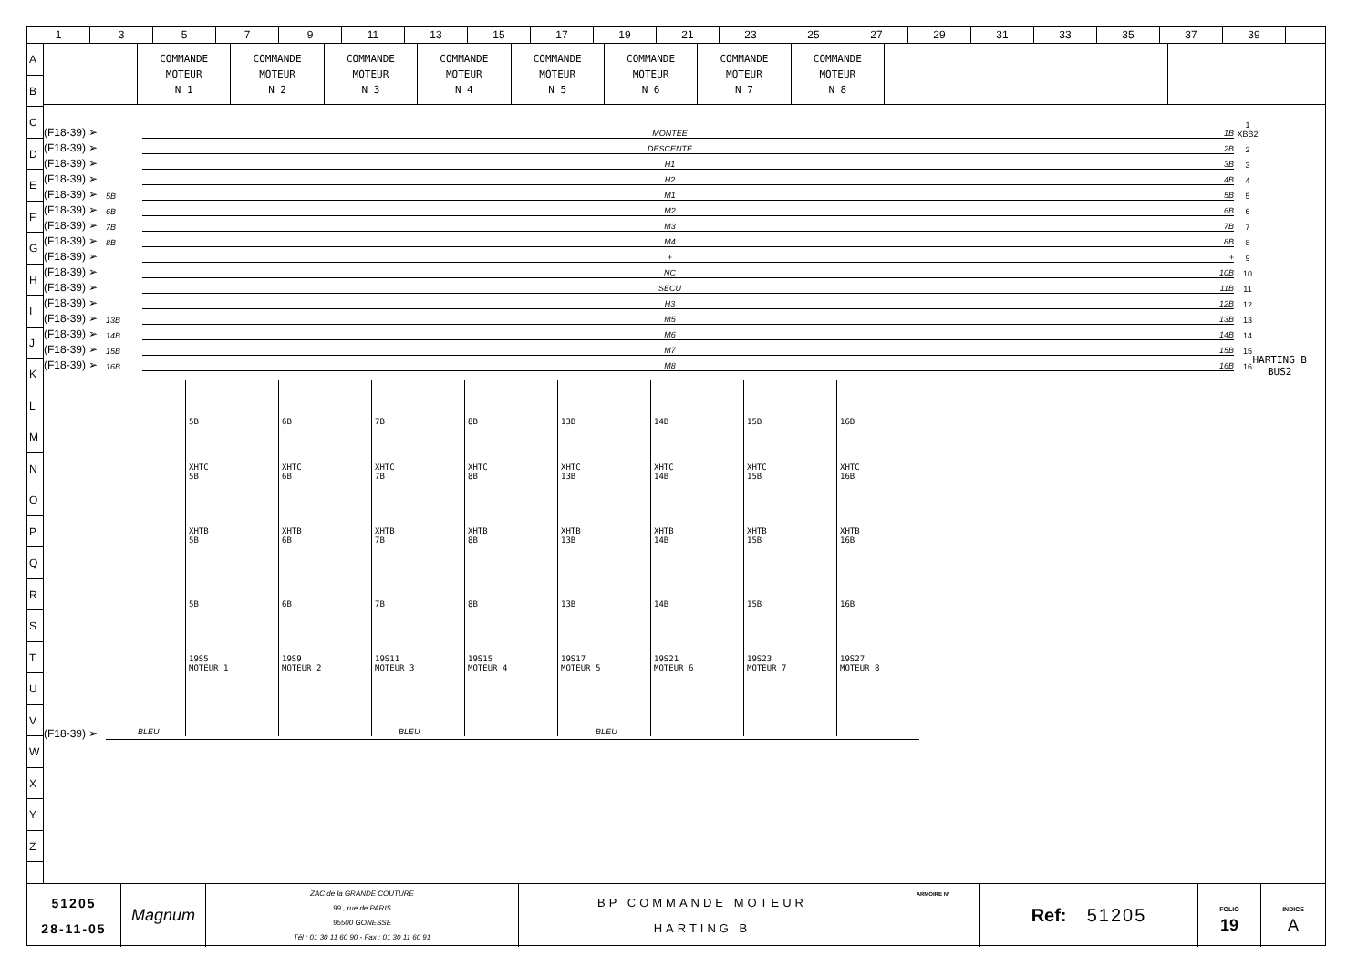13579 11 13 15 17 19 21 23 25 27 29 31 33 35 37 39
A
B
C
D
E
F
G
H
I
J
K
L
M
N
O
P
Q
R
S
T
U
V
W
X
Y
Z
| | COMMANDE MOTEUR N 1 | COMMANDE MOTEUR N 2 | COMMANDE MOTEUR N 3 | COMMANDE MOTEUR N 4 | COMMANDE MOTEUR N 5 | COMMANDE MOTEUR N 6 | COMMANDE MOTEUR N 7 | COMMANDE MOTEUR N 8 | | | |
(F18-39) ➢ MONTEE 1B 1 XBB2
(F18-39) ➢ DESCENTE 2B 2
(F18-39) ➢ H1 3B 3
(F18-39) ➢ H2 4B 4
(F18-39) ➢ 5B M1 5B 5
(F18-39) ➢ 6B M2 6B 6
(F18-39) ➢ 7B M3 7B 7
(F18-39) ➢ 8B M4 8B 8
(F18-39) ➢ + + 9
(F18-39) ➢ NC 10B 10
(F18-39) ➢ SECU 11B 11
(F18-39) ➢ H3 12B 12
(F18-39) ➢ 13B M5 13B 13
(F18-39) ➢ 14B M6 14B 14
(F18-39) ➢ 15B M7 15B 15
(F18-39) ➢ 16B M8 16B 16
HARTING B
BUS2
5B
XHTC
5B
XHTB
5B
5B
19S5
MOTEUR 1
6B
XHTC
6B
XHTB
6B
6B
19S9
MOTEUR 2
7B
XHTC
7B
XHTB
7B
7B
19S11
MOTEUR 3
8B
XHTC
8B
XHTB
8B
8B
19S15
MOTEUR 4
13B
XHTC
13B
XHTB
13B
13B
19S17
MOTEUR 5
14B
XHTC
14B
XHTB
14B
14B
19S21
MOTEUR 6
15B
XHTC
15B
XHTB
15B
15B
19S23
MOTEUR 7
16B
XHTC
16B
XHTB
16B
16B
19S27
MOTEUR 8
(F18-39) ➢ BLEU BLEU BLEU
| 51205 28-11-05 | Magnum | ZAC de la GRANDE COUTURE 99 , rue de PARIS 95500 GONESSE Tél : 01 30 11 60 90 - Fax : 01 30 11 60 91 | BP COMMANDE MOTEUR HARTING B | ARMOIRE N° | Ref: 51205 | FOLIO 19 | INDICE A |